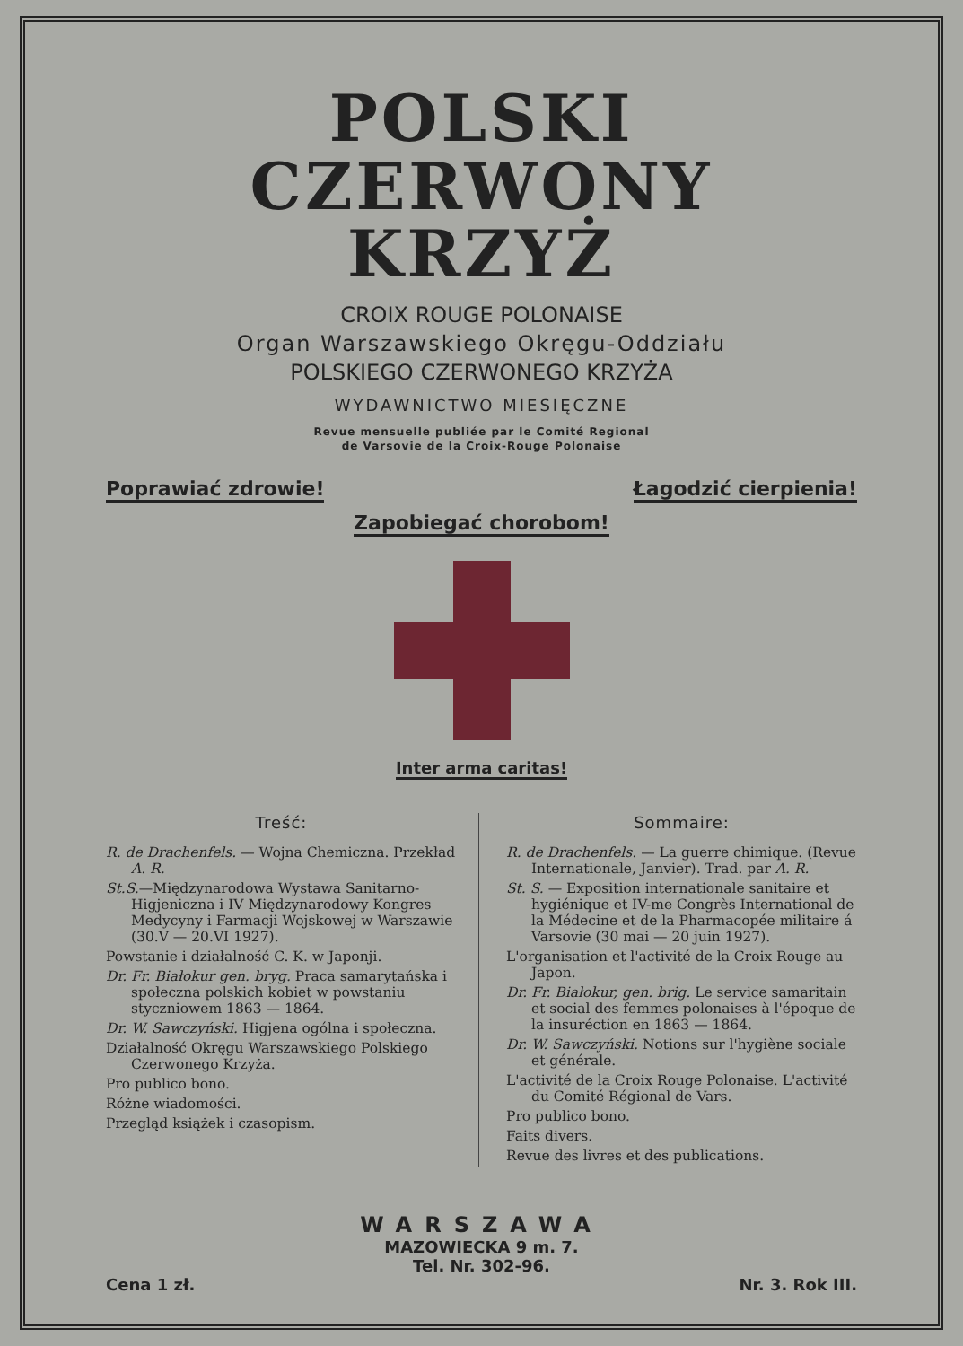POLSKI
CZERWONY KRZYŻ
CROIX ROUGE POLONAISE
Organ Warszawskiego Okręgu-Oddziału
POLSKIEGO CZERWONEGO KRZYŻA
WYDAWNICTWO MIESIĘCZNE
Revue mensuelle publiée par le Comité Regional
de Varsovie de la Croix-Rouge Polonaise
Poprawiać zdrowie! Łagodzić cierpienia!
Zapobiegać chorobom!
Inter arma caritas!
Treść:
R. de Drachenfels. — Wojna Chemiczna. Przekład A. R.
St.S.—Międzynarodowa Wystawa Sanitarno-Higjeniczna i IV Międzynarodowy Kongres Medycyny i Farmacji Wojskowej w Warszawie (30.V — 20.VI 1927).
Powstanie i działalność C. K. w Japonji.
Dr. Fr. Białokur gen. bryg. Praca samarytańska i społeczna polskich kobiet w powstaniu styczniowem 1863 — 1864.
Dr. W. Sawczyński. Higjena ogólna i społeczna.
Działalność Okręgu Warszawskiego Polskiego Czerwonego Krzyża.
Pro publico bono.
Różne wiadomości.
Przegląd książek i czasopism.
Sommaire:
R. de Drachenfels. — La guerre chimique. (Revue Internationale, Janvier). Trad. par A. R.
St. S. — Exposition internationale sanitaire et hygiénique et IV-me Congrès International de la Médecine et de la Pharmacopée militaire á Varsovie (30 mai — 20 juin 1927).
L'organisation et l'activité de la Croix Rouge au Japon.
Dr. Fr. Białokur, gen. brig. Le service samaritain et social des femmes polonaises à l'époque de la insuréction en 1863 — 1864.
Dr. W. Sawczyński. Notions sur l'hygiène sociale et générale.
L'activité de la Croix Rouge Polonaise. L'activité du Comité Régional de Vars.
Pro publico bono.
Faits divers.
Revue des livres et des publications.
WARSZAWA
MAZOWIECKA 9 m. 7.
Tel. Nr. 302-96.
Cena 1 zł. Nr. 3. Rok III.